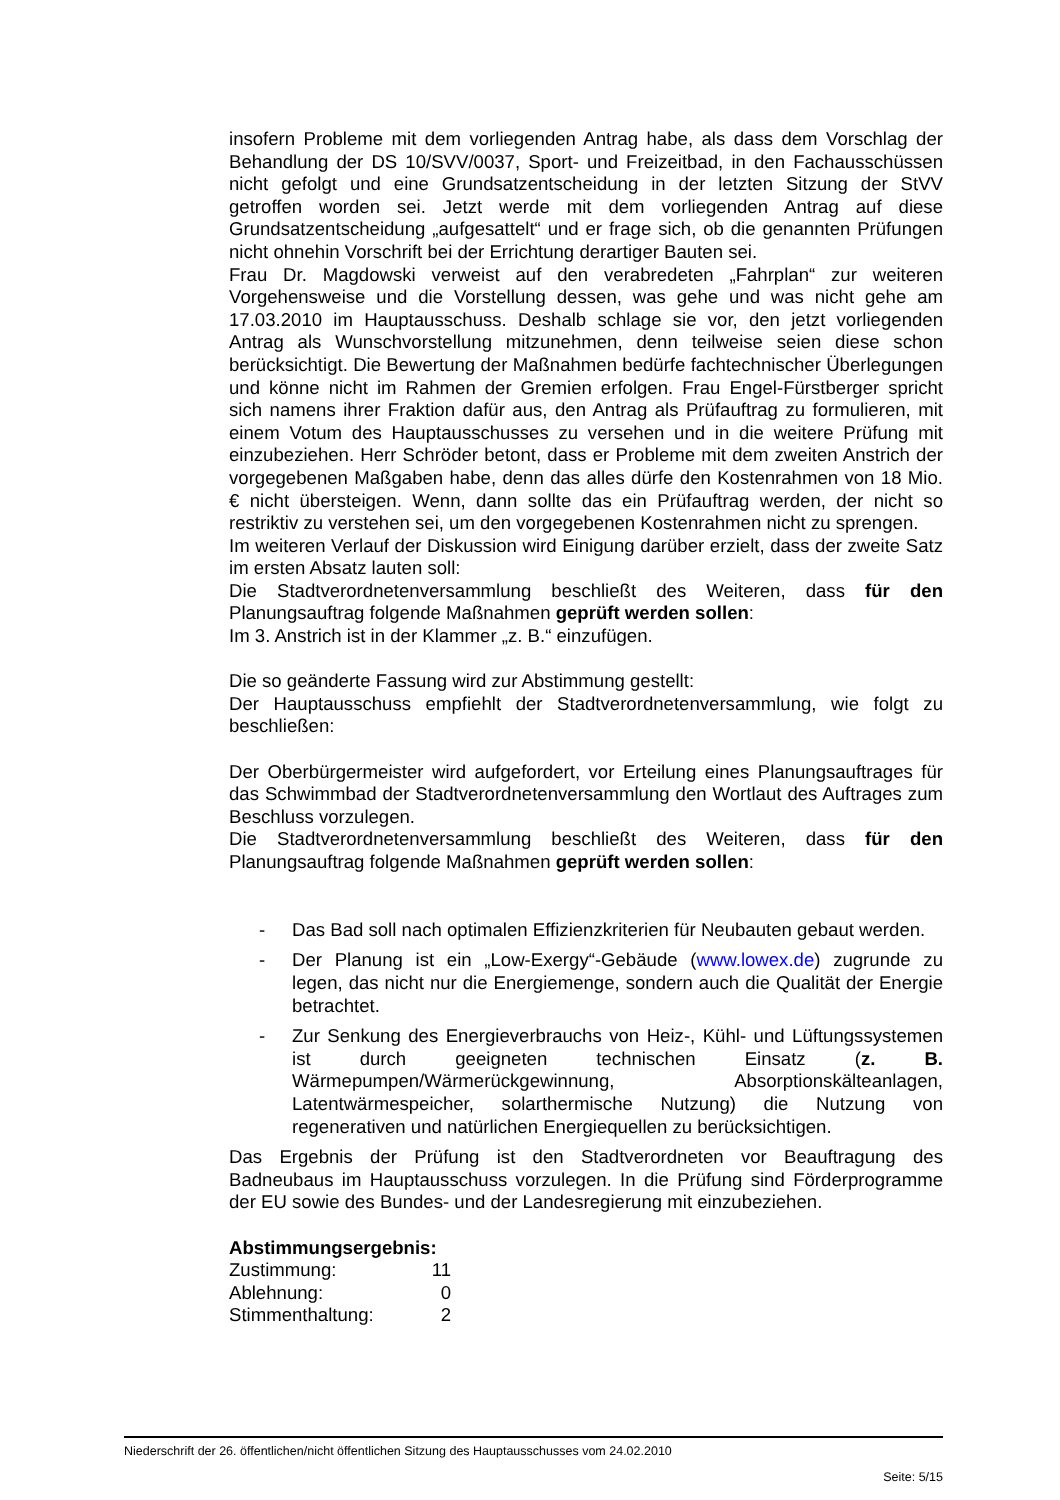insofern Probleme mit dem vorliegenden Antrag habe, als dass dem Vorschlag der Behandlung der DS 10/SVV/0037, Sport- und Freizeitbad, in den Fachausschüssen nicht gefolgt und eine Grundsatzentscheidung in der letzten Sitzung der StVV getroffen worden sei. Jetzt werde mit dem vorliegenden Antrag auf diese Grundsatzentscheidung „aufgesattelt“ und er frage sich, ob die genannten Prüfungen nicht ohnehin Vorschrift bei der Errichtung derartiger Bauten sei.
Frau Dr. Magdowski verweist auf den verabredeten „Fahrplan“ zur weiteren Vorgehensweise und die Vorstellung dessen, was gehe und was nicht gehe am 17.03.2010 im Hauptausschuss. Deshalb schlage sie vor, den jetzt vorliegenden Antrag als Wunschvorstellung mitzunehmen, denn teilweise seien diese schon berücksichtigt. Die Bewertung der Maßnahmen bedürfe fachtechnischer Überlegungen und könne nicht im Rahmen der Gremien erfolgen. Frau Engel-Fürstberger spricht sich namens ihrer Fraktion dafür aus, den Antrag als Prüfauftrag zu formulieren, mit einem Votum des Hauptausschusses zu versehen und in die weitere Prüfung mit einzubeziehen. Herr Schröder betont, dass er Probleme mit dem zweiten Anstrich der vorgegebenen Maßgaben habe, denn das alles dürfe den Kostenrahmen von 18 Mio. € nicht übersteigen. Wenn, dann sollte das ein Prüfauftrag werden, der nicht so restriktiv zu verstehen sei, um den vorgegebenen Kostenrahmen nicht zu sprengen.
Im weiteren Verlauf der Diskussion wird Einigung darüber erzielt, dass der zweite Satz im ersten Absatz lauten soll:
Die Stadtverordnetenversammlung beschließt des Weiteren, dass für den Planungsauftrag folgende Maßnahmen geprüft werden sollen:
Im 3. Anstrich ist in der Klammer „z. B.“ einzufügen.
Die so geänderte Fassung wird zur Abstimmung gestellt:
Der Hauptausschuss empfiehlt der Stadtverordnetenversammlung, wie folgt zu beschließen:
Der Oberbürgermeister wird aufgefordert, vor Erteilung eines Planungsauftrages für das Schwimmbad der Stadtverordnetenversammlung den Wortlaut des Auftrages zum Beschluss vorzulegen.
Die Stadtverordnetenversammlung beschließt des Weiteren, dass für den Planungsauftrag folgende Maßnahmen geprüft werden sollen:
- Das Bad soll nach optimalen Effizienzkriterien für Neubauten gebaut werden.
- Der Planung ist ein „Low-Exergy“-Gebäude (www.lowex.de) zugrunde zu legen, das nicht nur die Energiemenge, sondern auch die Qualität der Energie betrachtet.
- Zur Senkung des Energieverbrauchs von Heiz-, Kühl- und Lüftungssystemen ist durch geeigneten technischen Einsatz (z. B. Wärmepumpen/Wärmerückgewinnung, Absorptionskälteanlagen, Latentwärmespeicher, solarthermische Nutzung) die Nutzung von regenerativen und natürlichen Energiequellen zu berücksichtigen.
Das Ergebnis der Prüfung ist den Stadtverordneten vor Beauftragung des Badneubaus im Hauptausschuss vorzulegen. In die Prüfung sind Förderprogramme der EU sowie des Bundes- und der Landesregierung mit einzubeziehen.
Abstimmungsergebnis:
| Zustimmung: | 11 |
| Ablehnung: | 0 |
| Stimmenthaltung: | 2 |
Niederschrift der 26. öffentlichen/nicht öffentlichen Sitzung des Hauptausschusses vom 24.02.2010
Seite: 5/15